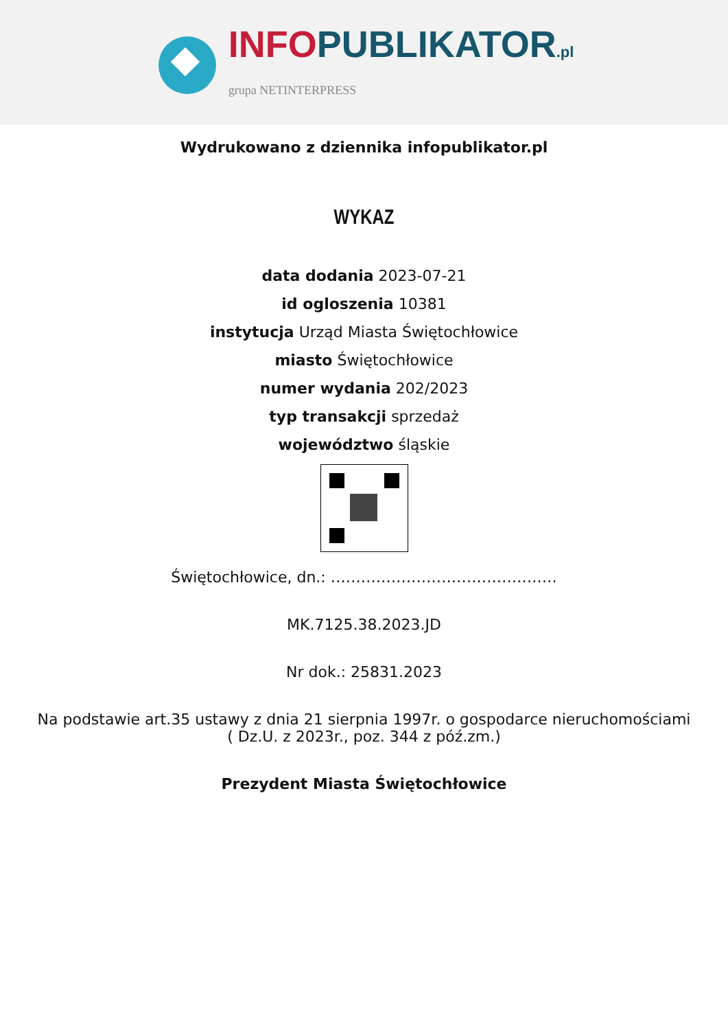INFO PUBLIKATOR.pl
grupa NETINTERPRESS
Wydrukowano z dziennika infopublikator.pl
WYKAZ
data dodania 2023-07-21
id ogloszenia 10381
instytucja Urząd Miasta Świętochłowice
miasto Świętochłowice
numer wydania 202/2023
typ transakcji sprzedaż
województwo śląskie
Świętochłowice, dn.: ………………………………………
MK.7125.38.2023.JD
Nr dok.: 25831.2023
Na podstawie art.35 ustawy z dnia 21 sierpnia 1997r. o gospodarce nieruchomościami
( Dz.U. z 2023r., poz. 344 z póź.zm.)
Prezydent Miasta Świętochłowice